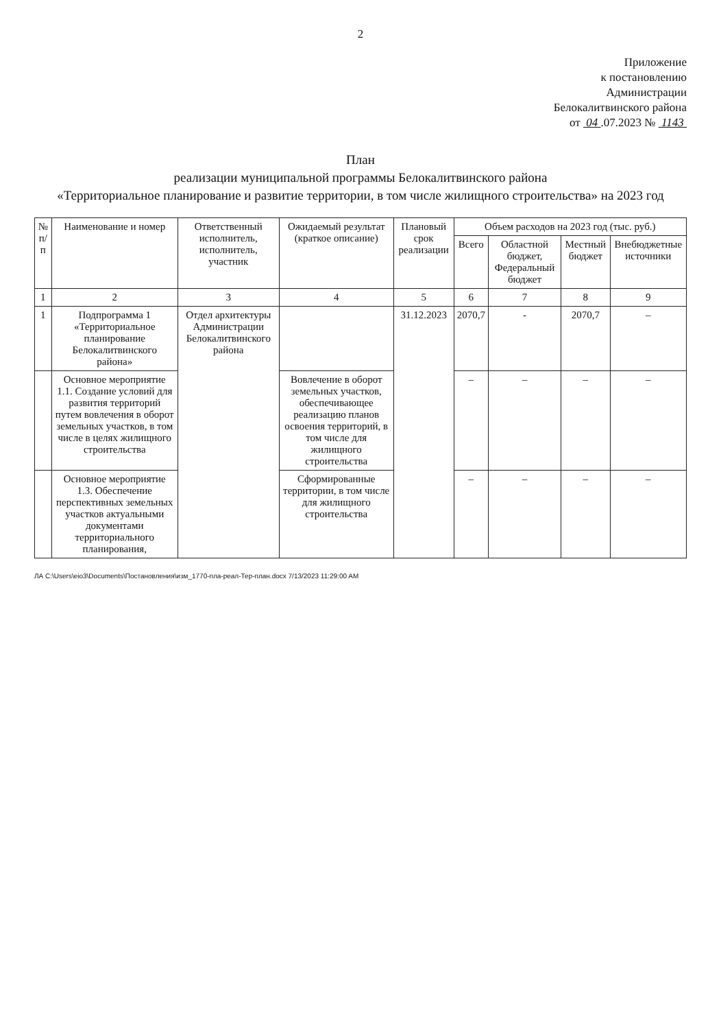2
Приложение
к постановлению
Администрации
Белокалитвинского района
от 04 .07.2023 № 1143
План
реализации муниципальной программы Белокалитвинского района
«Территориальное планирование и развитие территории, в том числе жилищного строительства» на 2023 год
| № п/п | Наименование и номер | Ответственный исполнитель, исполнитель, участник | Ожидаемый результат (краткое описание) | Плановый срок реализации | Объем расходов на 2023 год (тыс. руб.) | | | |
| --- | --- | --- | --- | --- | --- | --- | --- | --- |
| | | | | | Всего | Областной бюджет, Федеральный бюджет | Местный бюджет | Внебюджетные источники |
| 1 | 2 | 3 | 4 | 5 | 6 | 7 | 8 | 9 |
| 1 | Подпрограмма 1 «Территориальное планирование Белокалитвинского района» | Отдел архитектуры Администрации Белокалитвинского района | | 31.12.2023 | 2070,7 | - | 2070,7 | – |
| | Основное мероприятие 1.1. Создание условий для развития территорий путем вовлечения в оборот земельных участков, в том числе в целях жилищного строительства | | Вовлечение в оборот земельных участков, обеспечивающее реализацию планов освоения территорий, в том числе для жилищного строительства | | – | – | – | – |
| | Основное мероприятие 1.3. Обеспечение перспективных земельных участков актуальными документами территориального планирования, | | Сформированные территории, в том числе для жилищного строительства | | – | – | – | – |
ЛА C:\Users\eio3\Documents\Постановления\изм_1770-пла-реал-Тер-план.docx 7/13/2023 11:29:00 AM